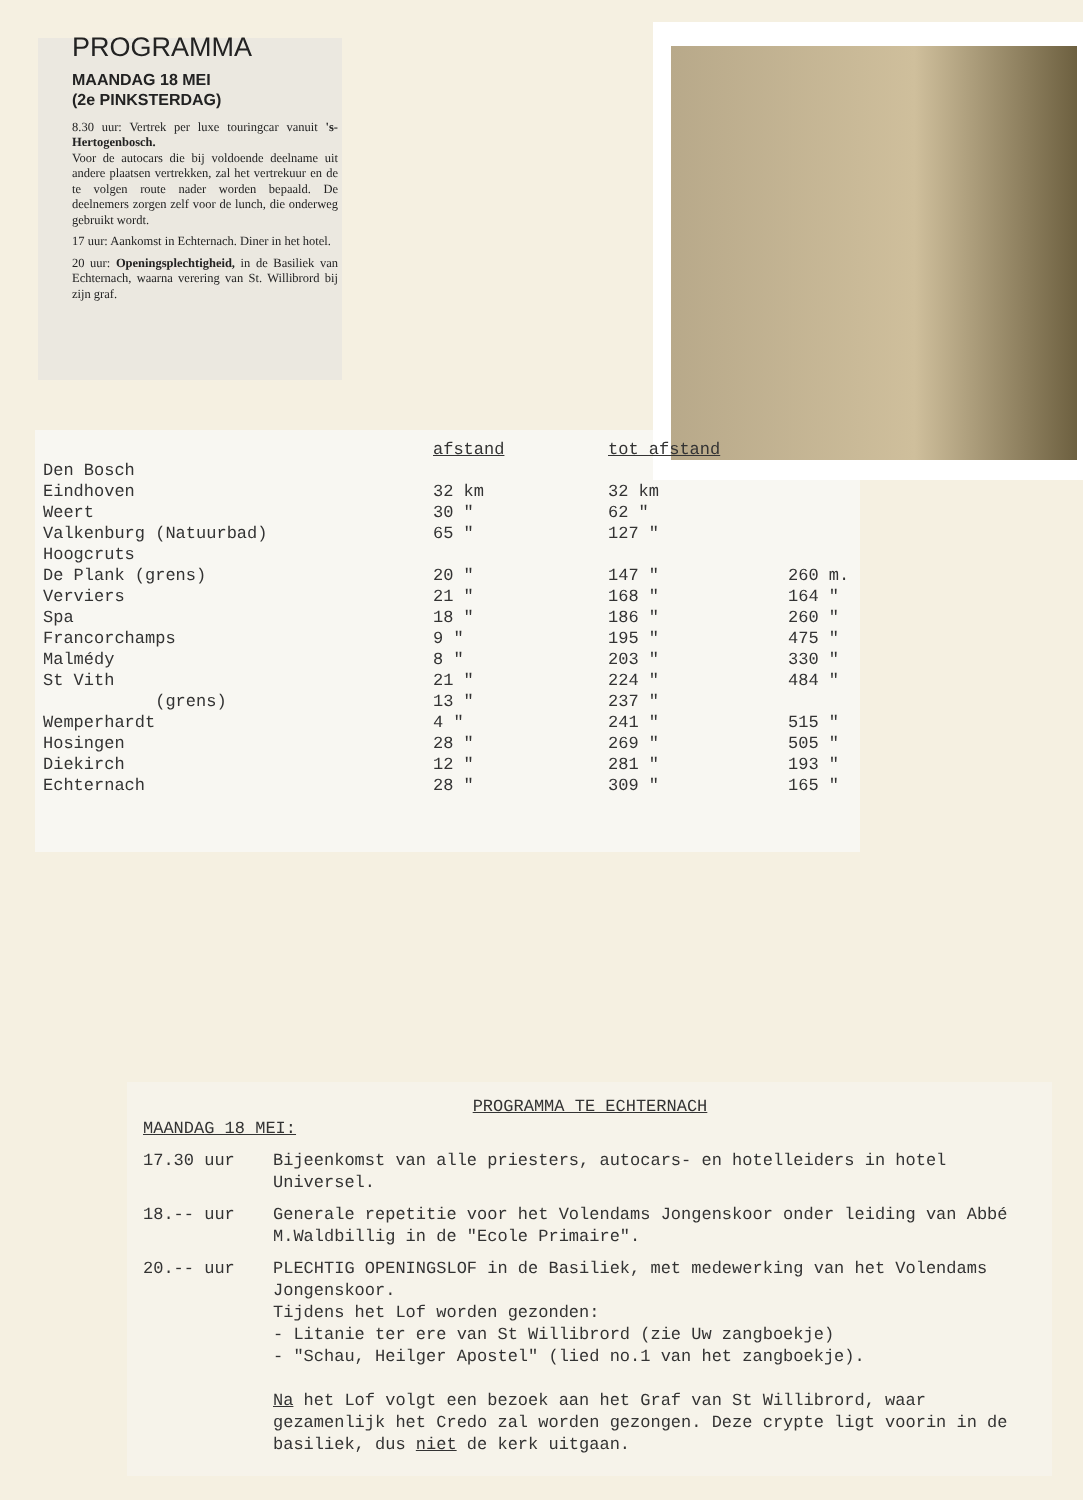PROGRAMMA
MAANDAG 18 MEI
(2e PINKSTERDAG)
8.30 uur: Vertrek per luxe touringcar vanuit 's-Hertogenbosch.
Voor de autocars die bij voldoende deelname uit andere plaatsen vertrekken, zal het vertrekuur en de te volgen route nader worden bepaald. De deelnemers zorgen zelf voor de lunch, die onderweg gebruikt wordt.
17 uur: Aankomst in Echternach. Diner in het hotel.
20 uur: Openingsplechtigheid, in de Basiliek van Echternach, waarna verering van St. Willibrord bij zijn graf.
| | afstand | tot afstand | |
| --- | --- | --- | --- |
| Den Bosch | | | |
| Eindhoven | 32 km | 32 km | |
| Weert | 30 " | 62 " | |
| Valkenburg (Natuurbad) | 65 " | 127 " | |
| Hoogcruts | | | |
| De Plank (grens) | 20 " | 147 " | 260 m. |
| Verviers | 21 " | 168 " | 164 " |
| Spa | 18 " | 186 " | 260 " |
| Francorchamps | 9 " | 195 " | 475 " |
| Malmédy | 8 " | 203 " | 330 " |
| St Vith | 21 " | 224 " | 484 " |
| (grens) | 13 " | 237 " | |
| Wemperhardt | 4 " | 241 " | 515 " |
| Hosingen | 28 " | 269 " | 505 " |
| Diekirch | 12 " | 281 " | 193 " |
| Echternach | 28 " | 309 " | 165 " |
PROGRAMMA TE ECHTERNACH
MAANDAG 18 MEI:
17.30 uur Bijeenkomst van alle priesters, autocars- en hotelleiders in hotel Universel.
18.-- uur Generale repetitie voor het Volendams Jongenskoor onder leiding van Abbé M.Waldbillig in de "Ecole Primaire".
20.-- uur PLECHTIG OPENINGSLOF in de Basiliek, met medewerking van het Volendams Jongenskoor.
Tijdens het Lof worden gezonden:
- Litanie ter ere van St Willibrord (zie Uw zangboekje)
- "Schau, Heilger Apostel" (lied no.1 van het zangboekje).
Na het Lof volgt een bezoek aan het Graf van St Willibrord, waar gezamenlijk het Credo zal worden gezongen. Deze crypte ligt voorin in de basiliek, dus niet de kerk uitgaan.